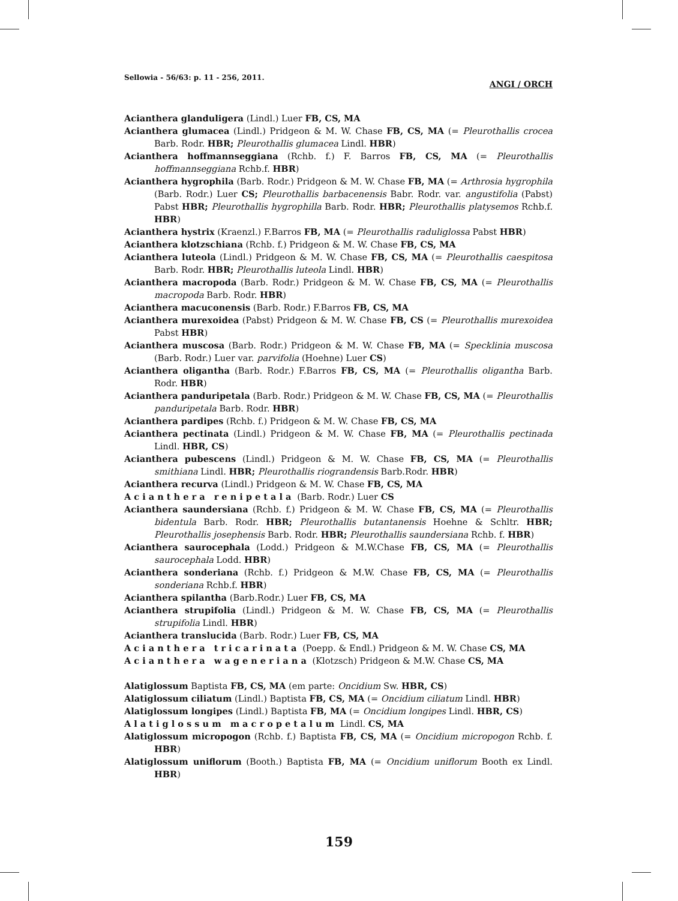Sellowia - 56/63: p. 11 - 256, 2011. ANGI / ORCH
Acianthera glanduligera (Lindl.) Luer FB, CS, MA
Acianthera glumacea (Lindl.) Pridgeon & M. W. Chase FB, CS, MA (= Pleurothallis crocea Barb. Rodr. HBR; Pleurothallis glumacea Lindl. HBR)
Acianthera hoffmannseggiana (Rchb. f.) F. Barros FB, CS, MA (= Pleurothallis hoffmannseggiana Rchb.f. HBR)
Acianthera hygrophila (Barb. Rodr.) Pridgeon & M. W. Chase FB, MA (= Arthrosia hygrophila (Barb. Rodr.) Luer CS; Pleurothallis barbacenensis Babr. Rodr. var. angustifolia (Pabst) Pabst HBR; Pleurothallis hygrophilla Barb. Rodr. HBR; Pleurothallis platysemos Rchb.f. HBR)
Acianthera hystrix (Kraenzl.) F.Barros FB, MA (= Pleurothallis raduliglossa Pabst HBR)
Acianthera klotzschiana (Rchb. f.) Pridgeon & M. W. Chase FB, CS, MA
Acianthera luteola (Lindl.) Pridgeon & M. W. Chase FB, CS, MA (= Pleurothallis caespitosa Barb. Rodr. HBR; Pleurothallis luteola Lindl. HBR)
Acianthera macropoda (Barb. Rodr.) Pridgeon & M. W. Chase FB, CS, MA (= Pleurothallis macropoda Barb. Rodr. HBR)
Acianthera macuconensis (Barb. Rodr.) F.Barros FB, CS, MA
Acianthera murexoidea (Pabst) Pridgeon & M. W. Chase FB, CS (= Pleurothallis murexoidea Pabst HBR)
Acianthera muscosa (Barb. Rodr.) Pridgeon & M. W. Chase FB, MA (= Specklinia muscosa (Barb. Rodr.) Luer var. parvifolia (Hoehne) Luer CS)
Acianthera oligantha (Barb. Rodr.) F.Barros FB, CS, MA (= Pleurothallis oligantha Barb. Rodr. HBR)
Acianthera panduripetala (Barb. Rodr.) Pridgeon & M. W. Chase FB, CS, MA (= Pleurothallis panduripetala Barb. Rodr. HBR)
Acianthera pardipes (Rchb. f.) Pridgeon & M. W. Chase FB, CS, MA
Acianthera pectinata (Lindl.) Pridgeon & M. W. Chase FB, MA (= Pleurothallis pectinada Lindl. HBR, CS)
Acianthera pubescens (Lindl.) Pridgeon & M. W. Chase FB, CS, MA (= Pleurothallis smithiana Lindl. HBR; Pleurothallis riograndensis Barb.Rodr. HBR)
Acianthera recurva (Lindl.) Pridgeon & M. W. Chase FB, CS, MA
Acianthera renipetala (Barb. Rodr.) Luer CS
Acianthera saundersiana (Rchb. f.) Pridgeon & M. W. Chase FB, CS, MA (= Pleurothallis bidentula Barb. Rodr. HBR; Pleurothallis butantanensis Hoehne & Schltr. HBR; Pleurothallis josephensis Barb. Rodr. HBR; Pleurothallis saundersiana Rchb. f. HBR)
Acianthera saurocephala (Lodd.) Pridgeon & M.W.Chase FB, CS, MA (= Pleurothallis saurocephala Lodd. HBR)
Acianthera sonderiana (Rchb. f.) Pridgeon & M.W. Chase FB, CS, MA (= Pleurothallis sonderiana Rchb.f. HBR)
Acianthera spilantha (Barb.Rodr.) Luer FB, CS, MA
Acianthera strupifolia (Lindl.) Pridgeon & M. W. Chase FB, CS, MA (= Pleurothallis strupifolia Lindl. HBR)
Acianthera translucida (Barb. Rodr.) Luer FB, CS, MA
Acianthera tricarinata (Poepp. & Endl.) Pridgeon & M. W. Chase CS, MA
Acianthera wageneriana (Klotzsch) Pridgeon & M.W. Chase CS, MA
Alatiglossum Baptista FB, CS, MA (em parte: Oncidium Sw. HBR, CS)
Alatiglossum ciliatum (Lindl.) Baptista FB, CS, MA (= Oncidium ciliatum Lindl. HBR)
Alatiglossum longipes (Lindl.) Baptista FB, MA (= Oncidium longipes Lindl. HBR, CS)
Alatiglossum macropetalum Lindl. CS, MA
Alatiglossum micropogon (Rchb. f.) Baptista FB, CS, MA (= Oncidium micropogon Rchb. f. HBR)
Alatiglossum uniflorum (Booth.) Baptista FB, MA (= Oncidium uniflorum Booth ex Lindl. HBR)
159